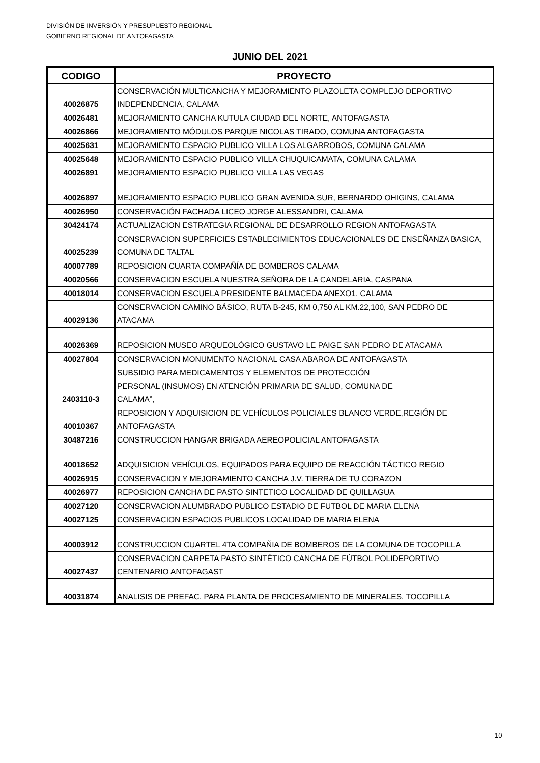DIVISIÓN DE INVERSIÓN Y PRESUPUESTO REGIONAL
GOBIERNO REGIONAL DE ANTOFAGASTA
JUNIO DEL 2021
| CODIGO | PROYECTO |
| --- | --- |
| 40026875 | CONSERVACIÓN MULTICANCHA Y MEJORAMIENTO PLAZOLETA COMPLEJO DEPORTIVO INDEPENDENCIA, CALAMA |
| 40026481 | MEJORAMIENTO CANCHA KUTULA CIUDAD DEL NORTE, ANTOFAGASTA |
| 40026866 | MEJORAMIENTO MÓDULOS PARQUE NICOLAS TIRADO, COMUNA ANTOFAGASTA |
| 40025631 | MEJORAMIENTO ESPACIO PUBLICO VILLA LOS ALGARROBOS, COMUNA CALAMA |
| 40025648 | MEJORAMIENTO ESPACIO PUBLICO VILLA CHUQUICAMATA, COMUNA CALAMA |
| 40026891 | MEJORAMIENTO ESPACIO PUBLICO VILLA LAS VEGAS |
| 40026897 | MEJORAMIENTO ESPACIO PUBLICO GRAN AVENIDA SUR, BERNARDO OHIGINS, CALAMA |
| 40026950 | CONSERVACIÓN FACHADA LICEO JORGE ALESSANDRI, CALAMA |
| 30424174 | ACTUALIZACION ESTRATEGIA REGIONAL DE DESARROLLO REGION ANTOFAGASTA |
| 40025239 | CONSERVACION SUPERFICIES ESTABLECIMIENTOS EDUCACIONALES DE ENSEÑANZA BASICA, COMUNA DE TALTAL |
| 40007789 | REPOSICION CUARTA COMPAÑÍA DE BOMBEROS CALAMA |
| 40020566 | CONSERVACION ESCUELA NUESTRA SEÑORA DE LA CANDELARIA, CASPANA |
| 40018014 | CONSERVACION ESCUELA PRESIDENTE BALMACEDA ANEXO1, CALAMA |
| 40029136 | CONSERVACION CAMINO BÁSICO, RUTA B-245, KM 0,750 AL KM.22,100, SAN PEDRO DE ATACAMA |
| 40026369 | REPOSICION MUSEO ARQUEOLÓGICO GUSTAVO LE PAIGE SAN PEDRO DE ATACAMA |
| 40027804 | CONSERVACION MONUMENTO NACIONAL CASA ABAROA DE ANTOFAGASTA |
| 2403110-3 | SUBSIDIO PARA MEDICAMENTOS Y ELEMENTOS DE PROTECCIÓN PERSONAL (INSUMOS) EN ATENCIÓN PRIMARIA DE SALUD, COMUNA DE CALAMA”, |
| 40010367 | REPOSICION Y ADQUISICION DE VEHÍCULOS POLICIALES BLANCO VERDE,REGIÓN DE ANTOFAGASTA |
| 30487216 | CONSTRUCCION HANGAR BRIGADA AEREOPOLICIAL ANTOFAGASTA |
| 40018652 | ADQUISICION VEHÍCULOS, EQUIPADOS PARA EQUIPO DE REACCIÓN TÁCTICO REGIO |
| 40026915 | CONSERVACION Y MEJORAMIENTO CANCHA J.V. TIERRA DE TU CORAZON |
| 40026977 | REPOSICION CANCHA DE PASTO SINTETICO LOCALIDAD DE QUILLAGUA |
| 40027120 | CONSERVACION ALUMBRADO PUBLICO ESTADIO DE FUTBOL DE MARIA ELENA |
| 40027125 | CONSERVACION ESPACIOS PUBLICOS LOCALIDAD DE MARIA ELENA |
| 40003912 | CONSTRUCCION CUARTEL 4TA COMPAÑIA DE BOMBEROS DE LA COMUNA DE TOCOPILLA |
| 40027437 | CONSERVACION CARPETA PASTO SINTÉTICO CANCHA DE FÚTBOL POLIDEPORTIVO CENTENARIO ANTOFAGAST |
| 40031874 | ANALISIS DE PREFAC. PARA PLANTA DE PROCESAMIENTO DE MINERALES, TOCOPILLA |
10